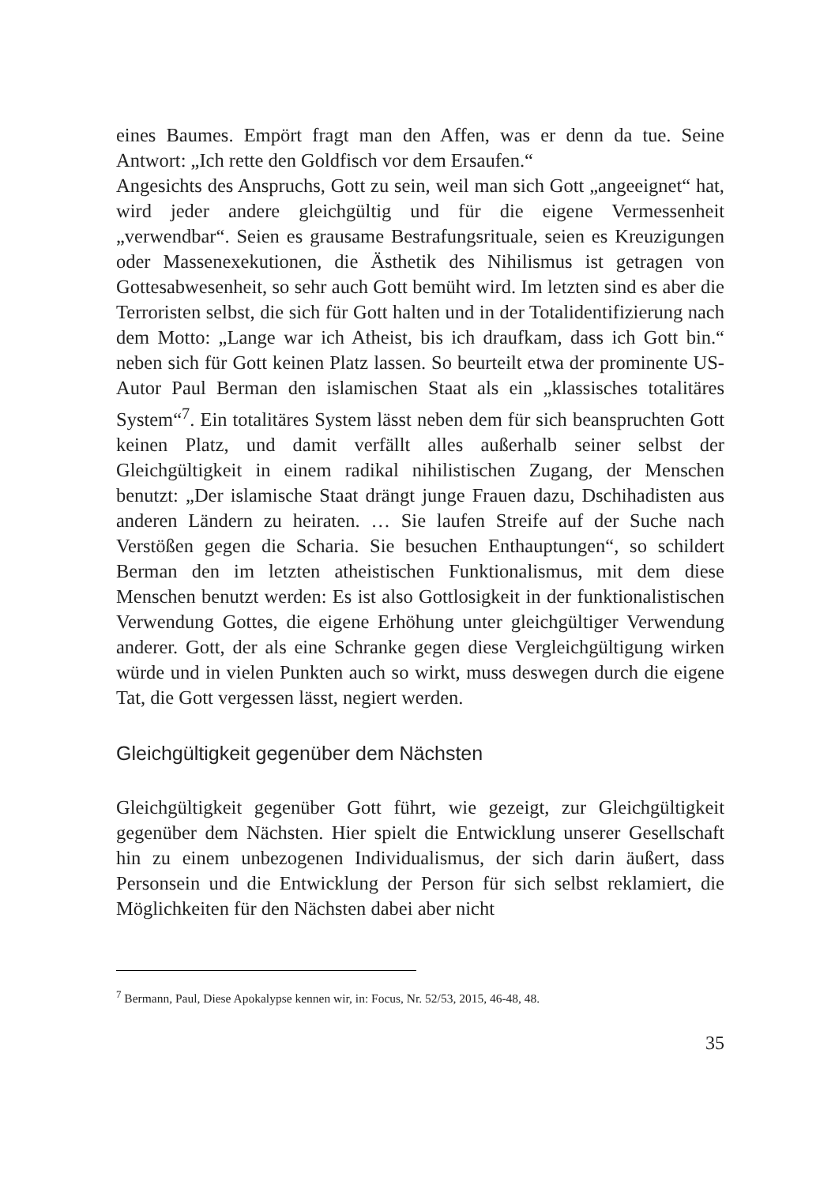eines Baumes. Empört fragt man den Affen, was er denn da tue. Seine Antwort: „Ich rette den Goldfisch vor dem Ersaufen.“
Angesichts des Anspruchs, Gott zu sein, weil man sich Gott „angeeignet“ hat, wird jeder andere gleichgültig und für die eigene Vermessenheit „verwendbar“. Seien es grausame Bestrafungsrituale, seien es Kreuzigungen oder Massenexekutionen, die Ästhetik des Nihilismus ist getragen von Gottesabwesenheit, so sehr auch Gott bemüht wird. Im letzten sind es aber die Terroristen selbst, die sich für Gott halten und in der Totalidentifizierung nach dem Motto: „Lange war ich Atheist, bis ich draufkam, dass ich Gott bin.“ neben sich für Gott keinen Platz lassen. So beurteilt etwa der prominente US-Autor Paul Berman den islamischen Staat als ein „klassisches totalitäres System“<sup>7</sup>. Ein totalitäres System lässt neben dem für sich beanspruchten Gott keinen Platz, und damit verfällt alles außerhalb seiner selbst der Gleichgültigkeit in einem radikal nihilistischen Zugang, der Menschen benutzt: „Der islamische Staat drängt junge Frauen dazu, Dschihadisten aus anderen Ländern zu heiraten. … Sie laufen Streife auf der Suche nach Verstößen gegen die Scharia. Sie besuchen Enthauptungen“, so schildert Berman den im letzten atheistischen Funktionalismus, mit dem diese Menschen benutzt werden: Es ist also Gottlosigkeit in der funktionalistischen Verwendung Gottes, die eigene Erhöhung unter gleichgültiger Verwendung anderer. Gott, der als eine Schranke gegen diese Vergleichgültigung wirken würde und in vielen Punkten auch so wirkt, muss deswegen durch die eigene Tat, die Gott vergessen lässt, negiert werden.
Gleichgültigkeit gegenüber dem Nächsten
Gleichgültigkeit gegenüber Gott führt, wie gezeigt, zur Gleichgültigkeit gegenüber dem Nächsten. Hier spielt die Entwicklung unserer Gesellschaft hin zu einem unbezogenen Individualismus, der sich darin äußert, dass Personsein und die Entwicklung der Person für sich selbst reklamiert, die Möglichkeiten für den Nächsten dabei aber nicht
<sup>7</sup> Bermann, Paul, Diese Apokalypse kennen wir, in: Focus, Nr. 52/53, 2015, 46-48, 48.
35